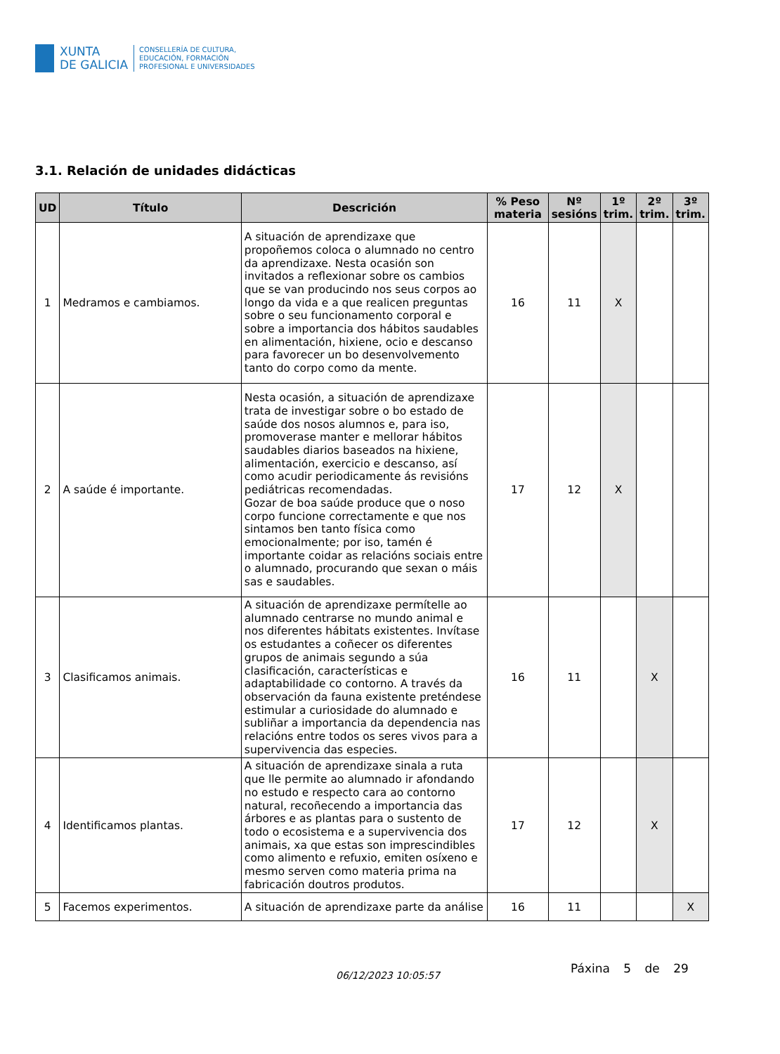XUNTA
DE GALICIA
CONSELLERÍA DE CULTURA,
EDUCACIÓN, FORMACIÓN
PROFESIONAL E UNIVERSIDADES
3.1. Relación de unidades didácticas
| UD | Título | Descrición | % Peso materia | Nº sesións | 1º trim. | 2º trim. | 3º trim. |
| --- | --- | --- | --- | --- | --- | --- | --- |
| 1 | Medramos e cambiamos. | A situación de aprendizaxe que propoñemos coloca o alumnado no centro da aprendizaxe. Nesta ocasión son invitados a reflexionar sobre os cambios que se van producindo nos seus corpos ao longo da vida e a que realicen preguntas sobre o seu funcionamento corporal e sobre a importancia dos hábitos saudables en alimentación, hixiene, ocio e descanso para favorecer un bo desenvolvemento tanto do corpo como da mente. | 16 | 11 | X | | |
| 2 | A saúde é importante. | Nesta ocasión, a situación de aprendizaxe trata de investigar sobre o bo estado de saúde dos nosos alumnos e, para iso, promoverase manter e mellorar hábitos saudables diarios baseados na hixiene, alimentación, exercicio e descanso, así como acudir periodicamente ás revisións pediátricas recomendadas. Gozar de boa saúde produce que o noso corpo funcione correctamente e que nos sintamos ben tanto física como emocionalmente; por iso, tamén é importante coidar as relacións sociais entre o alumnado, procurando que sexan o máis sas e saudables. | 17 | 12 | X | | |
| 3 | Clasificamos animais. | A situación de aprendizaxe permítelle ao alumnado centrarse no mundo animal e nos diferentes hábitats existentes. Invítase os estudantes a coñecer os diferentes grupos de animais segundo a súa clasificación, características e adaptabilidade co contorno. A través da observación da fauna existente preténdese estimular a curiosidade do alumnado e subliñar a importancia da dependencia nas relacións entre todos os seres vivos para a supervivencia das especies. | 16 | 11 | | X | |
| 4 | Identificamos plantas. | A situación de aprendizaxe sinala a ruta que lle permite ao alumnado ir afondando no estudo e respecto cara ao contorno natural, recoñecendo a importancia das árbores e as plantas para o sustento de todo o ecosistema e a supervivencia dos animais, xa que estas son imprescindibles como alimento e refuxio, emiten osíxeno e mesmo serven como materia prima na fabricación doutros produtos. | 17 | 12 | | X | |
| 5 | Facemos experimentos. | A situación de aprendizaxe parte da análise | 16 | 11 | | | X |
06/12/2023 10:05:57
Páxina 5 de 29